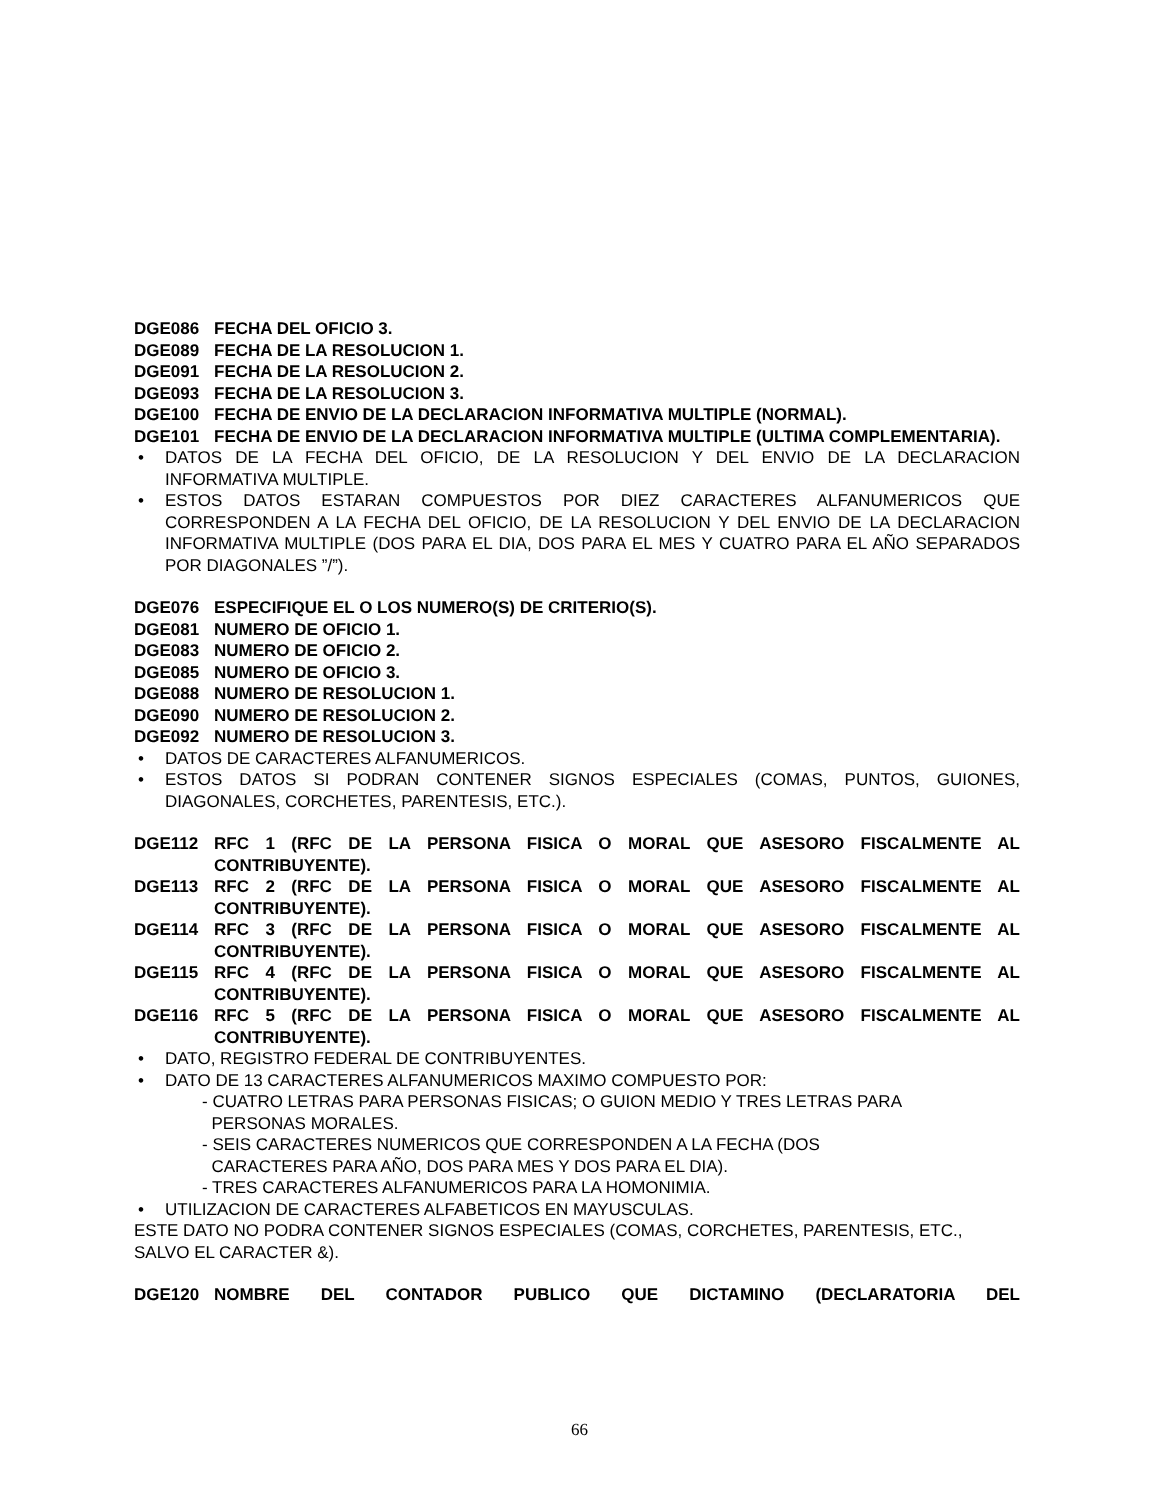DGE086 FECHA DEL OFICIO 3.
DGE089 FECHA DE LA RESOLUCION 1.
DGE091 FECHA DE LA RESOLUCION 2.
DGE093 FECHA DE LA RESOLUCION 3.
DGE100 FECHA DE ENVIO DE LA DECLARACION INFORMATIVA MULTIPLE (NORMAL).
DGE101 FECHA DE ENVIO DE LA DECLARACION INFORMATIVA MULTIPLE (ULTIMA COMPLEMENTARIA).
• DATOS DE LA FECHA DEL OFICIO, DE LA RESOLUCION Y DEL ENVIO DE LA DECLARACION INFORMATIVA MULTIPLE.
• ESTOS DATOS ESTARAN COMPUESTOS POR DIEZ CARACTERES ALFANUMERICOS QUE CORRESPONDEN A LA FECHA DEL OFICIO, DE LA RESOLUCION Y DEL ENVIO DE LA DECLARACION INFORMATIVA MULTIPLE (DOS PARA EL DIA, DOS PARA EL MES Y CUATRO PARA EL AÑO SEPARADOS POR DIAGONALES ”/”).
DGE076 ESPECIFIQUE EL O LOS NUMERO(S) DE CRITERIO(S).
DGE081 NUMERO DE OFICIO 1.
DGE083 NUMERO DE OFICIO 2.
DGE085 NUMERO DE OFICIO 3.
DGE088 NUMERO DE RESOLUCION 1.
DGE090 NUMERO DE RESOLUCION 2.
DGE092 NUMERO DE RESOLUCION 3.
• DATOS DE CARACTERES ALFANUMERICOS.
• ESTOS DATOS SI PODRAN CONTENER SIGNOS ESPECIALES (COMAS, PUNTOS, GUIONES, DIAGONALES, CORCHETES, PARENTESIS, ETC.).
DGE112 RFC 1 (RFC DE LA PERSONA FISICA O MORAL QUE ASESORO FISCALMENTE AL CONTRIBUYENTE).
DGE113 RFC 2 (RFC DE LA PERSONA FISICA O MORAL QUE ASESORO FISCALMENTE AL CONTRIBUYENTE).
DGE114 RFC 3 (RFC DE LA PERSONA FISICA O MORAL QUE ASESORO FISCALMENTE AL CONTRIBUYENTE).
DGE115 RFC 4 (RFC DE LA PERSONA FISICA O MORAL QUE ASESORO FISCALMENTE AL CONTRIBUYENTE).
DGE116 RFC 5 (RFC DE LA PERSONA FISICA O MORAL QUE ASESORO FISCALMENTE AL CONTRIBUYENTE).
• DATO, REGISTRO FEDERAL DE CONTRIBUYENTES.
• DATO DE 13 CARACTERES ALFANUMERICOS MAXIMO COMPUESTO POR:
- CUATRO LETRAS PARA PERSONAS FISICAS; O GUION MEDIO Y TRES LETRAS PARA
PERSONAS MORALES.
- SEIS CARACTERES NUMERICOS QUE CORRESPONDEN A LA FECHA (DOS
CARACTERES PARA AÑO, DOS PARA MES Y DOS PARA EL DIA).
- TRES CARACTERES ALFANUMERICOS PARA LA HOMONIMIA.
• UTILIZACION DE CARACTERES ALFABETICOS EN MAYUSCULAS.
ESTE DATO NO PODRA CONTENER SIGNOS ESPECIALES (COMAS, CORCHETES, PARENTESIS, ETC., SALVO EL CARACTER &).
DGE120 NOMBRE DEL CONTADOR PUBLICO QUE DICTAMINO (DECLARATORIA DEL
66